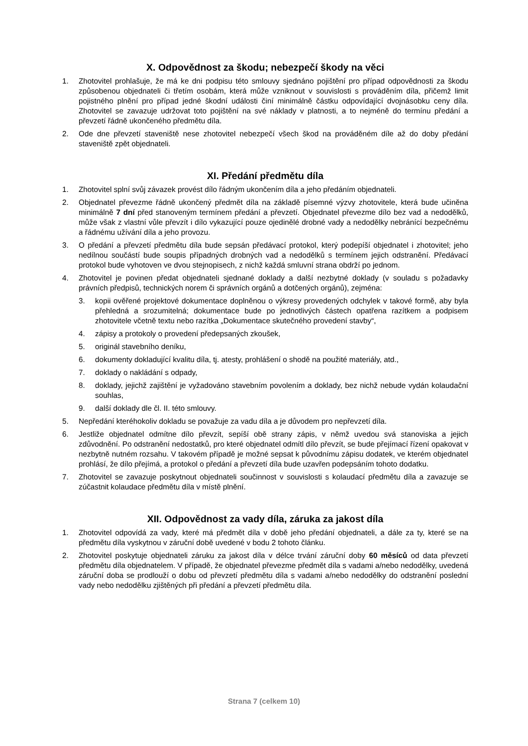X. Odpovědnost za škodu; nebezpečí škody na věci
1. Zhotovitel prohlašuje, že má ke dni podpisu této smlouvy sjednáno pojištění pro případ odpovědnosti za škodu způsobenou objednateli či třetím osobám, která může vzniknout v souvislosti s prováděním díla, přičemž limit pojistného plnění pro případ jedné škodní události činí minimálně částku odpovídající dvojnásobku ceny díla. Zhotovitel se zavazuje udržovat toto pojištění na své náklady v platnosti, a to nejméně do termínu předání a převzetí řádně ukončeného předmětu díla.
2. Ode dne převzetí staveniště nese zhotovitel nebezpečí všech škod na prováděném díle až do doby předání staveniště zpět objednateli.
XI. Předání předmětu díla
1. Zhotovitel splní svůj závazek provést dílo řádným ukončením díla a jeho předáním objednateli.
2. Objednatel převezme řádně ukončený předmět díla na základě písemné výzvy zhotovitele, která bude učiněna minimálně 7 dní před stanoveným termínem předání a převzetí. Objednatel převezme dílo bez vad a nedodělků, může však z vlastní vůle převzít i dílo vykazující pouze ojedinělé drobné vady a nedodělky nebránící bezpečnému a řádnému užívání díla a jeho provozu.
3. O předání a převzetí předmětu díla bude sepsán předávací protokol, který podepíší objednatel i zhotovitel; jeho nedílnou součástí bude soupis případných drobných vad a nedodělků s termínem jejich odstranění. Předávací protokol bude vyhotoven ve dvou stejnopisech, z nichž každá smluvní strana obdrží po jednom.
4. Zhotovitel je povinen předat objednateli sjednané doklady a další nezbytné doklady (v souladu s požadavky právních předpisů, technických norem či správních orgánů a dotčených orgánů), zejména:
3. kopii ověřené projektové dokumentace doplněnou o výkresy provedených odchylek v takové formě, aby byla přehledná a srozumitelná; dokumentace bude po jednotlivých částech opatřena razítkem a podpisem zhotovitele včetně textu nebo razítka „Dokumentace skutečného provedení stavby“,
4. zápisy a protokoly o provedení předepsaných zkoušek,
5. originál stavebního deníku,
6. dokumenty dokladující kvalitu díla, tj. atesty, prohlášení o shodě na použité materiály, atd.,
7. doklady o nakládání s odpady,
8. doklady, jejichž zajištění je vyžadováno stavebním povolením a doklady, bez nichž nebude vydán kolaudační souhlas,
9. další doklady dle čl. II. této smlouvy.
5. Nepředání kteréhokoliv dokladu se považuje za vadu díla a je důvodem pro nepřevzetí díla.
6. Jestliže objednatel odmítne dílo převzít, sepíší obě strany zápis, v němž uvedou svá stanoviska a jejich zdůvodnění. Po odstranění nedostatků, pro které objednatel odmítl dílo převzít, se bude přejímací řízení opakovat v nezbytně nutném rozsahu. V takovém případě je možné sepsat k původnímu zápisu dodatek, ve kterém objednatel prohlásí, že dílo přejímá, a protokol o předání a převzetí díla bude uzavřen podepsáním tohoto dodatku.
7. Zhotovitel se zavazuje poskytnout objednateli součinnost v souvislosti s kolaudací předmětu díla a zavazuje se zúčastnit kolaudace předmětu díla v místě plnění.
XII. Odpovědnost za vady díla, záruka za jakost díla
1. Zhotovitel odpovídá za vady, které má předmět díla v době jeho předání objednateli, a dále za ty, které se na předmětu díla vyskytnou v záruční době uvedené v bodu 2 tohoto článku.
2. Zhotovitel poskytuje objednateli záruku za jakost díla v délce trvání záruční doby 60 měsíců od data převzetí předmětu díla objednatelem. V případě, že objednatel převezme předmět díla s vadami a/nebo nedodělky, uvedená záruční doba se prodlouží o dobu od převzetí předmětu díla s vadami a/nebo nedodělky do odstranění poslední vady nebo nedodělku zjištěných při předání a převzetí předmětu díla.
Strana 7 (celkem 10)